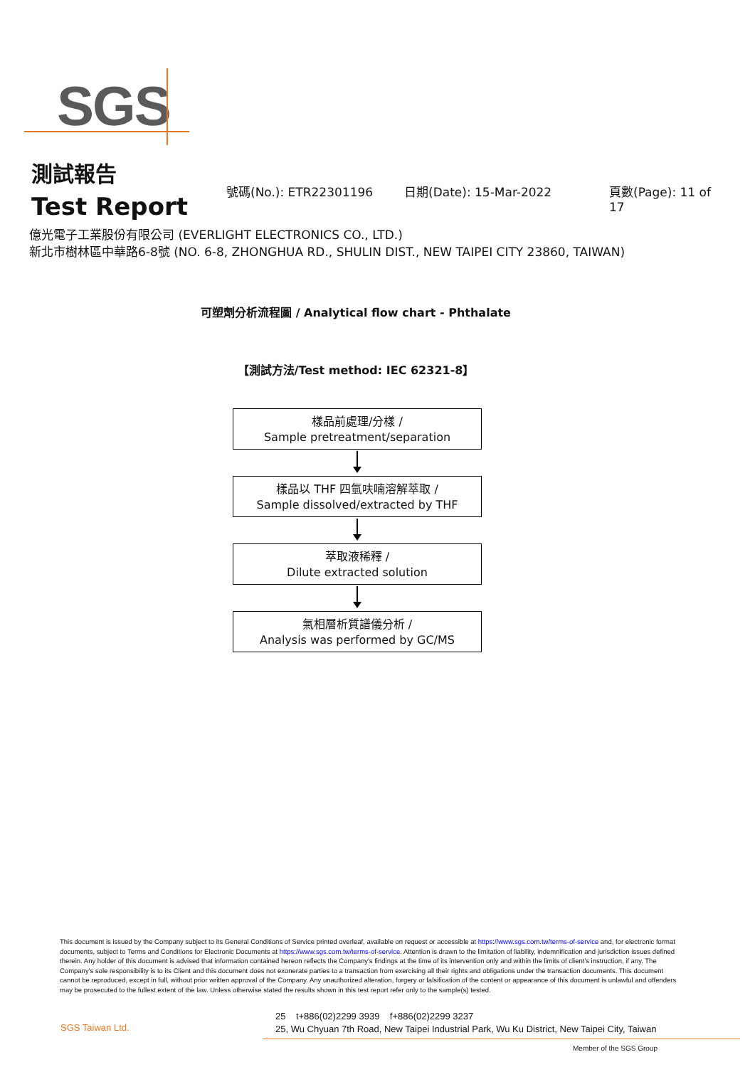SGS
測試報告
Test Report
號碼(No.): ETR22301196 日期(Date): 15-Mar-2022 頁數(Page): 11 of 17
億光電子工業股份有限公司 (EVERLIGHT ELECTRONICS CO., LTD.)
新北市樹林區中華路6-8號 (NO. 6-8, ZHONGHUA RD., SHULIN DIST., NEW TAIPEI CITY 23860, TAIWAN)
可塑劑分析流程圖 / Analytical flow chart - Phthalate
【測試方法/Test method: IEC 62321-8】
樣品前處理/分樣 /
Sample pretreatment/separation
樣品以 THF 四氫呋喃溶解萃取 /
Sample dissolved/extracted by THF
萃取液稀釋 /
Dilute extracted solution
氣相層析質譜儀分析 /
Analysis was performed by GC/MS
This document is issued by the Company subject to its General Conditions of Service printed overleaf, available on request or accessible at https://www.sgs.com.tw/terms-of-service and, for electronic format documents, subject to Terms and Conditions for Electronic Documents at https://www.sgs.com.tw/terms-of-service. Attention is drawn to the limitation of liability, indemnification and jurisdiction issues defined therein. Any holder of this document is advised that information contained hereon reflects the Company's findings at the time of its intervention only and within the limits of client's instruction, if any. The Company's sole responsibility is to its Client and this document does not exonerate parties to a transaction from exercising all their rights and obligations under the transaction documents. This document cannot be reproduced, except in full, without prior written approval of the Company. Any unauthorized alteration, forgery or falsification of the content or appearance of this document is unlawful and offenders may be prosecuted to the fullest extent of the law. Unless otherwise stated the results shown in this test report refer only to the sample(s) tested.
SGS Taiwan Ltd.
25 t+886(02)2299 3939 f+886(02)2299 3237
25, Wu Chyuan 7th Road, New Taipei Industrial Park, Wu Ku District, New Taipei City, Taiwan
Member of the SGS Group